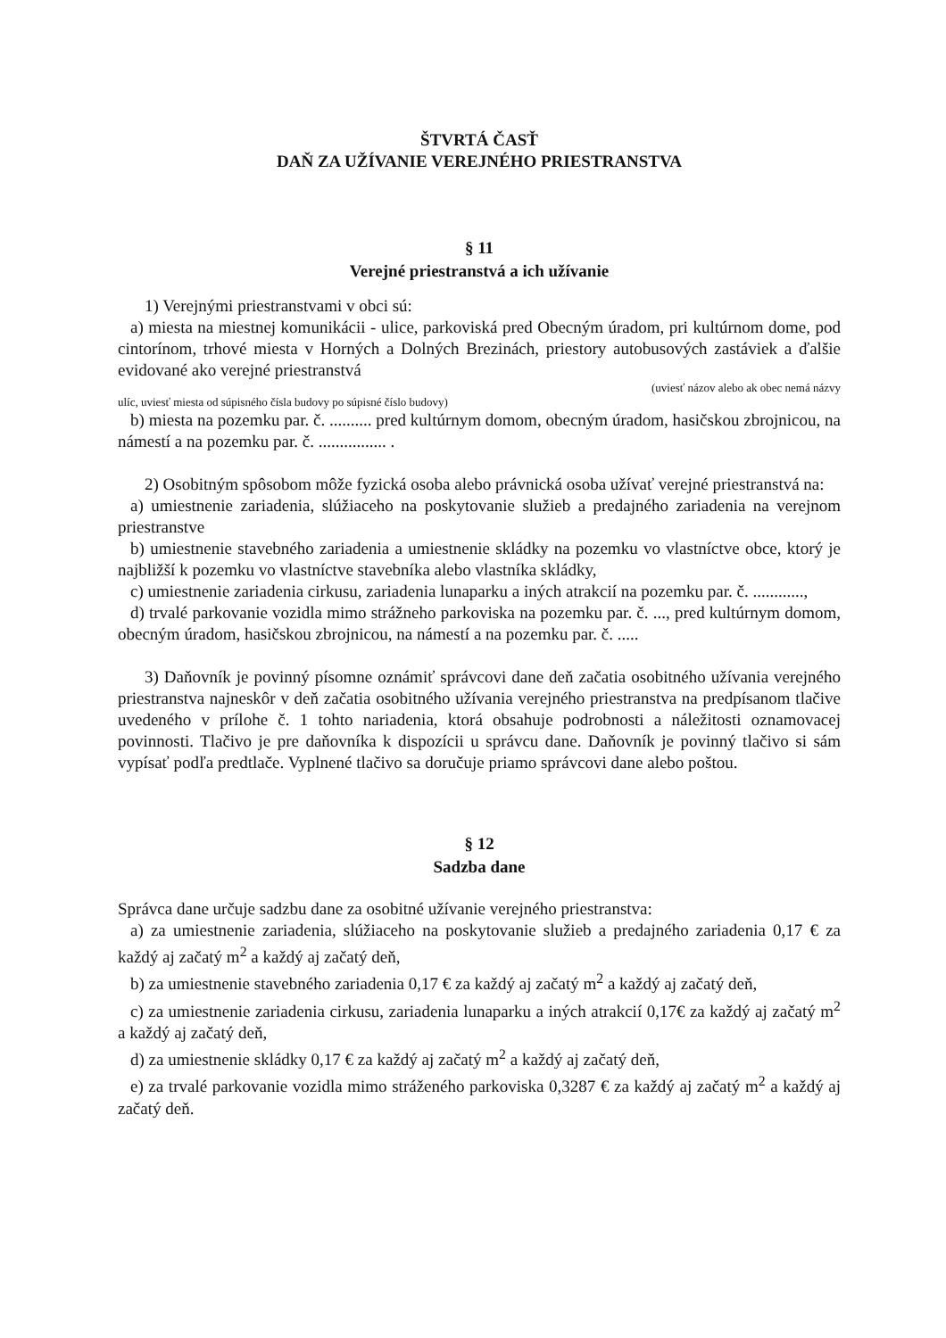ŠTVRTÁ ČASŤ
DAŇ ZA UŽÍVANIE VEREJNÉHO PRIESTRANSTVA
§ 11
Verejné priestranstvá a ich užívanie
1) Verejnými priestranstvami v obci sú:
a) miesta na miestnej komunikácii - ulice, parkoviská pred Obecným úradom, pri kultúrnom dome, pod cintorínom, trhové miesta v Horných a Dolných Brezinách, priestory autobusových zastáviek a ďalšie evidované ako verejné priestranstvá
(uviesť názov alebo ak obec nemá názvy
ulíc, uviesť miesta od súpisného čísla budovy po súpisné číslo budovy)
b) miesta na pozemku par. č. .......... pred kultúrnym domom, obecným úradom, hasičskou zbrojnicou, na námestí a na pozemku par. č. ................ .
2) Osobitným spôsobom môže fyzická osoba alebo právnická osoba užívať verejné priestranstvá na:
a) umiestnenie zariadenia, slúžiaceho na poskytovanie služieb a predajného zariadenia na verejnom priestranstve
b) umiestnenie stavebného zariadenia a umiestnenie skládky na pozemku vo vlastníctve obce, ktorý je najbližší k pozemku vo vlastníctve stavebníka alebo vlastníka skládky,
c) umiestnenie zariadenia cirkusu, zariadenia lunaparku a iných atrakcií na pozemku par. č. ............,
d) trvalé parkovanie vozidla mimo strážneho parkoviska na pozemku par. č. ..., pred kultúrnym domom, obecným úradom, hasičskou zbrojnicou, na námestí a na pozemku par. č. .....
3) Daňovník je povinný písomne oznámiť správcovi dane deň začatia osobitného užívania verejného priestranstva najneskôr v deň začatia osobitného užívania verejného priestranstva na predpísanom tlačive uvedeného v prílohe č. 1 tohto nariadenia, ktorá obsahuje podrobnosti a náležitosti oznamovacej povinnosti. Tlačivo je pre daňovníka k dispozícii u správcu dane. Daňovník je povinný tlačivo si sám vypísať podľa predtlače. Vyplnené tlačivo sa doručuje priamo správcovi dane alebo poštou.
§ 12
Sadzba dane
Správca dane určuje sadzbu dane za osobitné užívanie verejného priestranstva:
a) za umiestnenie zariadenia, slúžiaceho na poskytovanie služieb a predajného zariadenia 0,17 € za každý aj začatý m<sup>2</sup> a každý aj začatý deň,
b) za umiestnenie stavebného zariadenia 0,17 € za každý aj začatý m<sup>2</sup> a každý aj začatý deň,
c) za umiestnenie zariadenia cirkusu, zariadenia lunaparku a iných atrakcií 0,17€ za každý aj začatý m<sup>2</sup> a každý aj začatý deň,
d) za umiestnenie skládky 0,17 € za každý aj začatý m<sup>2</sup> a každý aj začatý deň,
e) za trvalé parkovanie vozidla mimo stráženého parkoviska 0,3287 € za každý aj začatý m<sup>2</sup> a každý aj začatý deň.